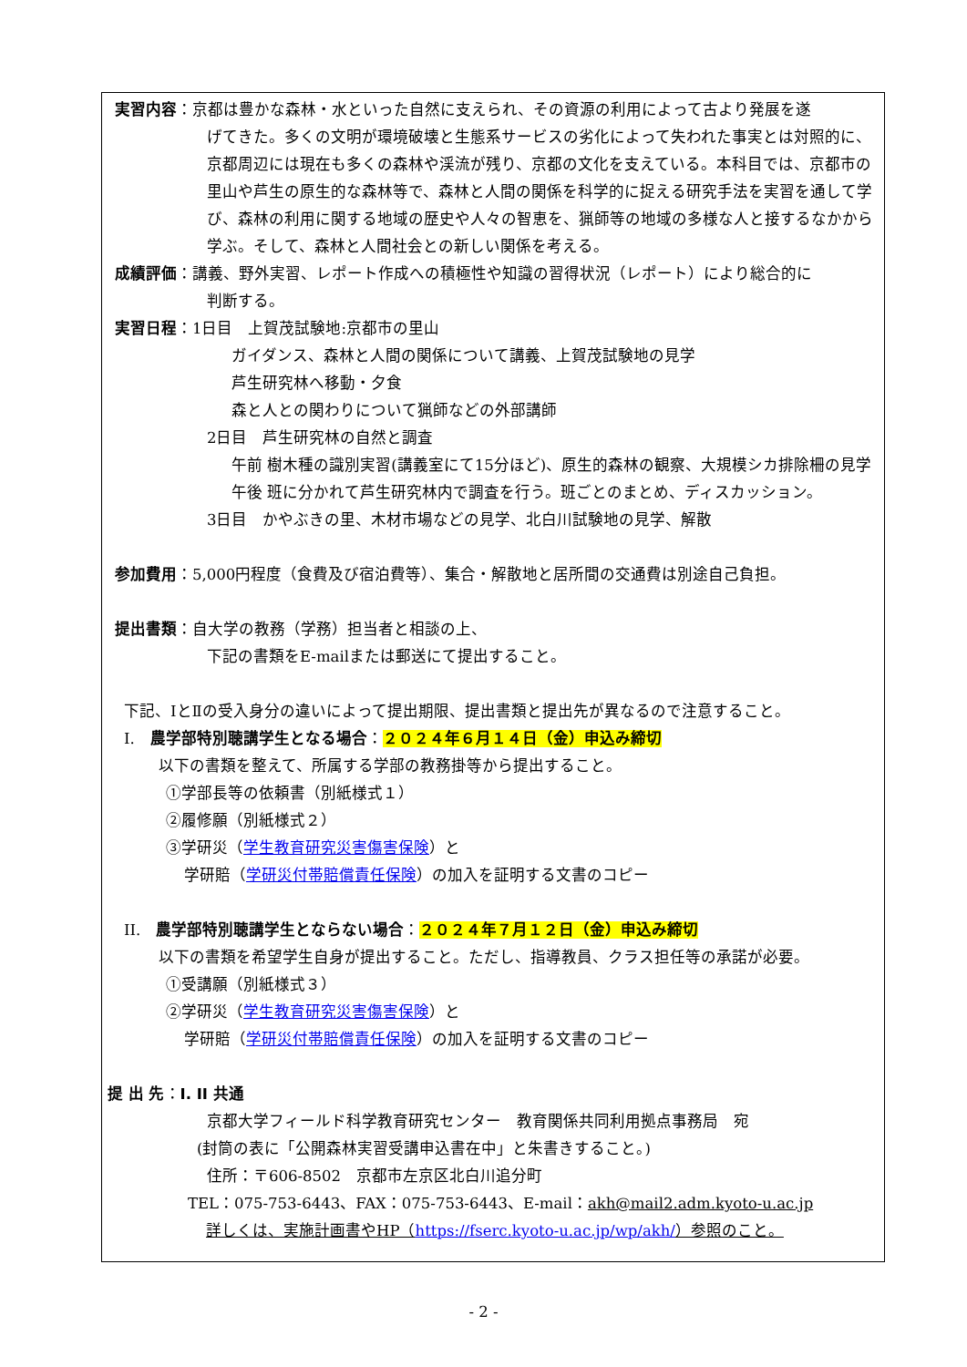実習内容：京都は豊かな森林・水といった自然に支えられ、その資源の利用によって古より発展を遂
げてきた。多くの文明が環境破壊と生態系サービスの劣化によって失われた事実とは対照的に、京都周辺には現在も多くの森林や渓流が残り、京都の文化を支えている。本科目では、京都市の里山や芦生の原生的な森林等で、森林と人間の関係を科学的に捉える研究手法を実習を通して学び、森林の利用に関する地域の歴史や人々の智恵を、猟師等の地域の多様な人と接するなかから学ぶ。そして、森林と人間社会との新しい関係を考える。
成績評価：講義、野外実習、レポート作成への積極性や知識の習得状況（レポート）により総合的に
判断する。
実習日程：1日目　上賀茂試験地:京都市の里山
ガイダンス、森林と人間の関係について講義、上賀茂試験地の見学
芦生研究林へ移動・夕食
森と人との関わりについて猟師などの外部講師
2日目　芦生研究林の自然と調査
午前 樹木種の識別実習(講義室にて15分ほど)、原生的森林の観察、大規模シカ排除柵の見学
午後 班に分かれて芦生研究林内で調査を行う。班ごとのまとめ、ディスカッション。
3日目　かやぶきの里、木材市場などの見学、北白川試験地の見学、解散
参加費用：5,000円程度（食費及び宿泊費等）、集合・解散地と居所間の交通費は別途自己負担。
提出書類：自大学の教務（学務）担当者と相談の上、
下記の書類をE-mailまたは郵送にて提出すること。
下記、ⅠとⅡの受入身分の違いによって提出期限、提出書類と提出先が異なるので注意すること。
Ⅰ.　農学部特別聴講学生となる場合：２０２４年６月１４日（金）申込み締切
以下の書類を整えて、所属する学部の教務掛等から提出すること。
①学部長等の依頼書（別紙様式１）
②履修願（別紙様式２）
③学研災（学生教育研究災害傷害保険）と
学研賠（学研災付帯賠償責任保険）の加入を証明する文書のコピー
II.　農学部特別聴講学生とならない場合：２０２４年７月１２日（金）申込み締切
以下の書類を希望学生自身が提出すること。ただし、指導教員、クラス担任等の承諾が必要。
①受講願（別紙様式３）
②学研災（学生教育研究災害傷害保険）と
学研賠（学研災付帯賠償責任保険）の加入を証明する文書のコピー
提 出 先：I. II 共通
京都大学フィールド科学教育研究センター　教育関係共同利用拠点事務局　宛
(封筒の表に「公開森林実習受講申込書在中」と朱書きすること。)
住所：〒606-8502　京都市左京区北白川追分町
TEL：075-753-6443、FAX：075-753-6443、E-mail：akh@mail2.adm.kyoto-u.ac.jp
詳しくは、実施計画書やHP（https://fserc.kyoto-u.ac.jp/wp/akh/）参照のこと。
- 2 -